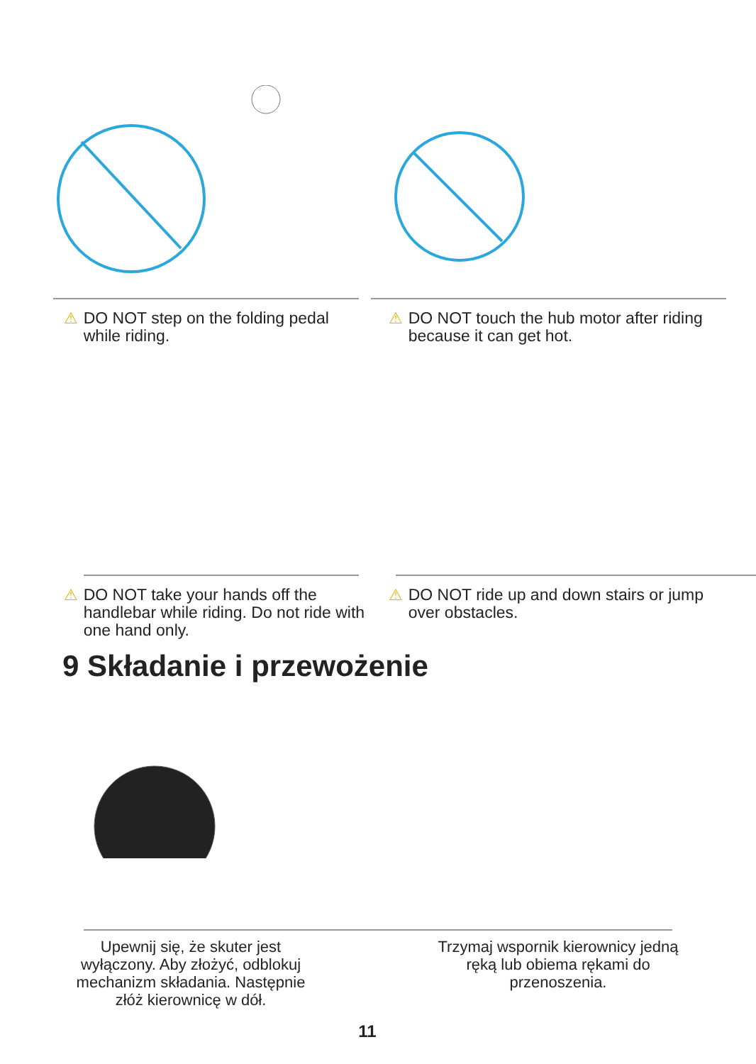⚠ DO NOT step on the folding pedal while riding. ⚠ DO NOT touch the hub motor after riding because it can get hot.
⚠ DO NOT take your hands off the handlebar while riding. Do not ride with one hand only.
⚠ DO NOT ride up and down stairs or jump over obstacles.
9 Składanie i przewożenie
Upewnij się, że skuter jest wyłączony. Aby złożyć, odblokuj mechanizm składania. Następnie złóż kierownicę w dół.
Trzymaj wspornik kierownicy jedną ręką lub obiema rękami do przenoszenia.
11